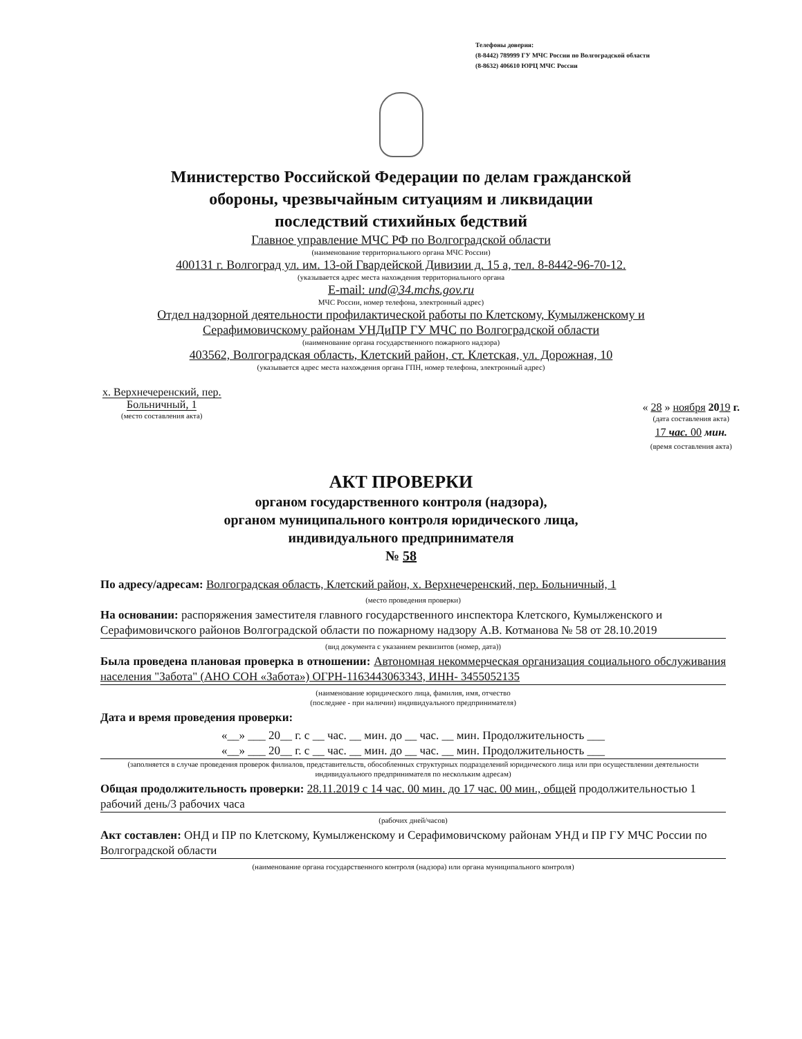Телефоны доверия:
(8-8442) 789999 ГУ МЧС России по Волгоградской области
(8-8632) 406610 ЮРЦ МЧС России
Министерство Российской Федерации по делам гражданской
обороны, чрезвычайным ситуациям и ликвидации
последствий стихийных бедствий
Главное управление МЧС РФ по Волгоградской области
(наименование территориального органа МЧС России)
400131 г. Волгоград ул. им. 13-ой Гвардейской Дивизии д. 15 а, тел. 8-8442-96-70-12.
(указывается адрес места нахождения территориального органа
E-mail: und@34.mchs.gov.ru
МЧС России, номер телефона, электронный адрес)
Отдел надзорной деятельности профилактической работы по Клетскому, Кумылженскому и
Серафимовичскому районам УНДиПР ГУ МЧС по Волгоградской области
(наименование органа государственного пожарного надзора)
403562, Волгоградская область, Клетский район, ст. Клетская, ул. Дорожная, 10
(указывается адрес места нахождения органа ГПН, номер телефона, электронный адрес)
х. Верхнечеренский, пер.
Больничный, 1
(место составления акта)
« 28 » ноября 2019 г.
(дата составления акта)
17 час. 00 мин.
(время составления акта)
АКТ ПРОВЕРКИ
органом государственного контроля (надзора),
органом муниципального контроля юридического лица,
индивидуального предпринимателя
№ 58
По адресу/адресам: Волгоградская область, Клетский район, х. Верхнечеренский, пер. Больничный, 1
(место проведения проверки)
На основании: распоряжения заместителя главного государственного инспектора Клетского, Кумылженского и Серафимовичского районов Волгоградской области по пожарному надзору А.В. Котманова № 58 от 28.10.2019
(вид документа с указанием реквизитов (номер, дата))
Была проведена плановая проверка в отношении: Автономная некоммерческая организация социального обслуживания населения "Забота" (АНО СОН «Забота») ОГРН-1163443063343, ИНН- 3455052135
(наименование юридического лица, фамилия, имя, отчество
(последнее - при наличии) индивидуального предпринимателя)
Дата и время проведения проверки:
«__» ___ 20__ г. с __ час. __ мин. до __ час. __ мин. Продолжительность ___
«__» ___ 20__ г. с __ час. __ мин. до __ час. __ мин. Продолжительность ___
(заполняется в случае проведения проверок филиалов, представительств, обособленных структурных подразделений юридического лица или при осуществлении деятельности индивидуального предпринимателя по нескольким адресам)
Общая продолжительность проверки: 28.11.2019 с 14 час. 00 мин. до 17 час. 00 мин., общей продолжительностью 1 рабочий день/3 рабочих часа
(рабочих дней/часов)
Акт составлен: ОНД и ПР по Клетскому, Кумылженскому и Серафимовичскому районам УНД и ПР ГУ МЧС России по Волгоградской области
(наименование органа государственного контроля (надзора) или органа муниципального контроля)